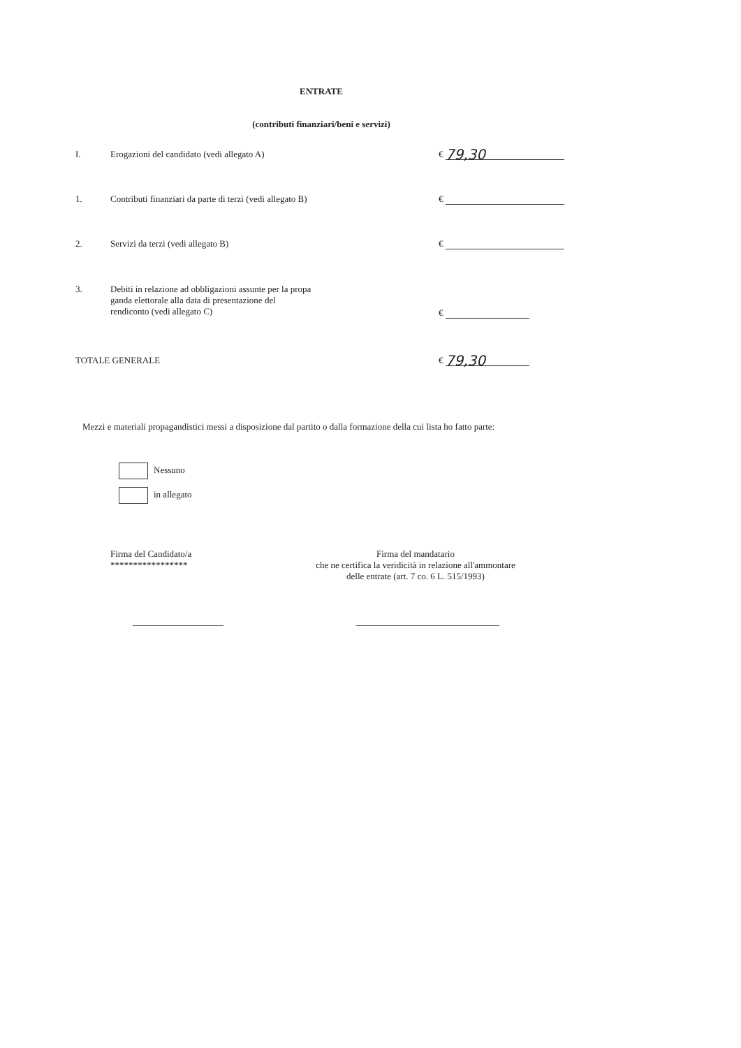ENTRATE
(contributi finanziari/beni e servizi)
I. Erogazioni del candidato (vedi allegato A) € 79,30
1. Contributi finanziari da parte di terzi (vedi allegato B) €
2. Servizi da terzi (vedi allegato B) €
3. Debiti in relazione ad obbligazioni assunte per la propa
ganda elettorale alla data di presentazione del
rendiconto (vedi allegato C)
€
TOTALE GENERALE € 79,30
Mezzi e materiali propagandistici messi a disposizione dal partito o dalla formazione della cui lista ho fatto parte:
Nessuno
in allegato
Firma del Candidato/a
*****************
Firma del mandatario
che ne certifica la veridicità in relazione all'ammontare
delle entrate (art. 7 co. 6 L. 515/1993)